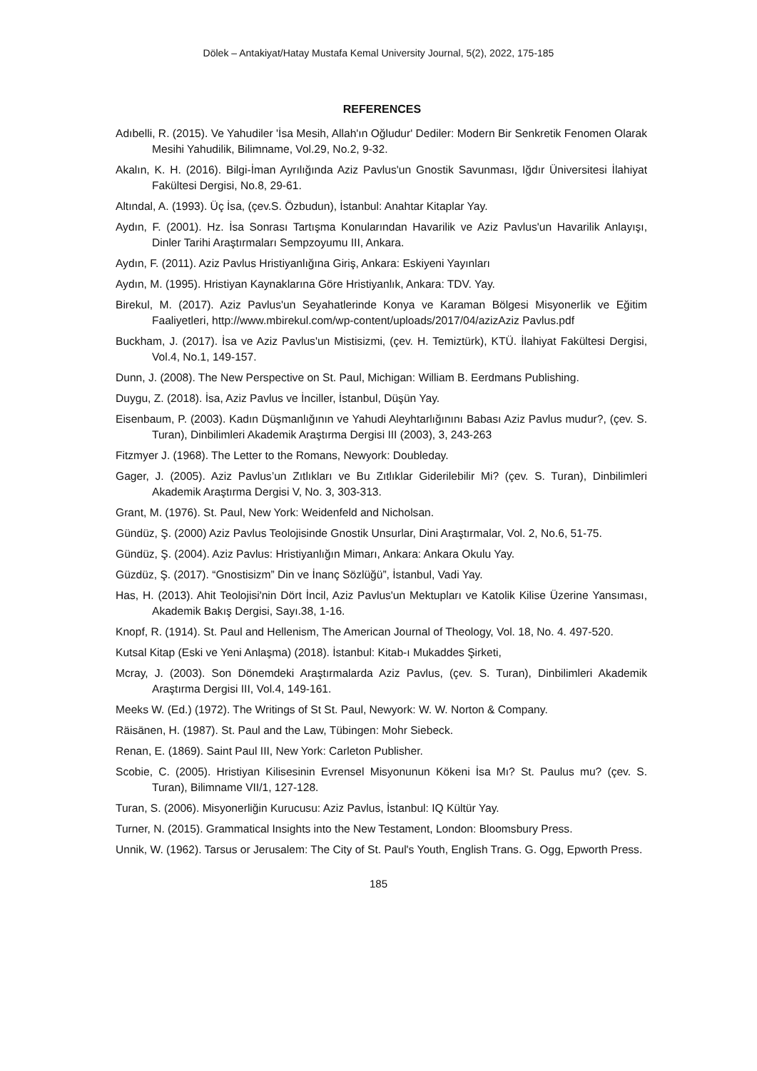Dölek – Antakiyat/Hatay Mustafa Kemal University Journal, 5(2), 2022, 175-185
REFERENCES
Adıbelli, R. (2015). Ve Yahudiler 'İsa Mesih, Allah'ın Oğludur' Dediler: Modern Bir Senkretik Fenomen Olarak Mesihi Yahudilik, Bilimname, Vol.29, No.2, 9-32.
Akalın, K. H. (2016). Bilgi-İman Ayrılığında Aziz Pavlus'un Gnostik Savunması, Iğdır Üniversitesi İlahiyat Fakültesi Dergisi, No.8, 29-61.
Altındal, A. (1993). Üç İsa, (çev.S. Özbudun), İstanbul: Anahtar Kitaplar Yay.
Aydın, F. (2001). Hz. İsa Sonrası Tartışma Konularından Havarilik ve Aziz Pavlus'un Havarilik Anlayışı, Dinler Tarihi Araştırmaları Sempzoyumu III, Ankara.
Aydın, F. (2011). Aziz Pavlus Hristiyanlığına Giriş, Ankara: Eskiyeni Yayınları
Aydın, M. (1995). Hristiyan Kaynaklarına Göre Hristiyanlık, Ankara: TDV. Yay.
Birekul, M. (2017). Aziz Pavlus'un Seyahatlerinde Konya ve Karaman Bölgesi Misyonerlik ve Eğitim Faaliyetleri, http://www.mbirekul.com/wp-content/uploads/2017/04/azizAziz Pavlus.pdf
Buckham, J. (2017). İsa ve Aziz Pavlus'un Mistisizmi, (çev. H. Temiztürk), KTÜ. İlahiyat Fakültesi Dergisi, Vol.4, No.1, 149-157.
Dunn, J. (2008). The New Perspective on St. Paul, Michigan: William B. Eerdmans Publishing.
Duygu, Z. (2018). İsa, Aziz Pavlus ve İnciller, İstanbul, Düşün Yay.
Eisenbaum, P. (2003). Kadın Düşmanlığının ve Yahudi Aleyhtarlığınını Babası Aziz Pavlus mudur?, (çev. S. Turan), Dinbilimleri Akademik Araştırma Dergisi III (2003), 3, 243-263
Fitzmyer J. (1968). The Letter to the Romans, Newyork: Doubleday.
Gager, J. (2005). Aziz Pavlus’un Zıtlıkları ve Bu Zıtlıklar Giderilebilir Mi? (çev. S. Turan), Dinbilimleri Akademik Araştırma Dergisi V, No. 3, 303-313.
Grant, M. (1976). St. Paul, New York: Weidenfeld and Nicholsan.
Gündüz, Ş. (2000) Aziz Pavlus Teolojisinde Gnostik Unsurlar, Dini Araştırmalar, Vol. 2, No.6, 51-75.
Gündüz, Ş. (2004). Aziz Pavlus: Hristiyanlığın Mimarı, Ankara: Ankara Okulu Yay.
Güzdüz, Ş. (2017). “Gnostisizm” Din ve İnanç Sözlüğü”, İstanbul, Vadi Yay.
Has, H. (2013). Ahit Teolojisi'nin Dört İncil, Aziz Pavlus'un Mektupları ve Katolik Kilise Üzerine Yansıması, Akademik Bakış Dergisi, Sayı.38, 1-16.
Knopf, R. (1914). St. Paul and Hellenism, The American Journal of Theology, Vol. 18, No. 4. 497-520.
Kutsal Kitap (Eski ve Yeni Anlaşma) (2018). İstanbul: Kitab-ı Mukaddes Şirketi,
Mcray, J. (2003). Son Dönemdeki Araştırmalarda Aziz Pavlus, (çev. S. Turan), Dinbilimleri Akademik Araştırma Dergisi III, Vol.4, 149-161.
Meeks W. (Ed.) (1972). The Writings of St St. Paul, Newyork: W. W. Norton & Company.
Räisänen, H. (1987). St. Paul and the Law, Tübingen: Mohr Siebeck.
Renan, E. (1869). Saint Paul III, New York: Carleton Publisher.
Scobie, C. (2005). Hristiyan Kilisesinin Evrensel Misyonunun Kökeni İsa Mı? St. Paulus mu? (çev. S. Turan), Bilimname VII/1, 127-128.
Turan, S. (2006). Misyonerliğin Kurucusu: Aziz Pavlus, İstanbul: IQ Kültür Yay.
Turner, N. (2015). Grammatical Insights into the New Testament, London: Bloomsbury Press.
Unnik, W. (1962). Tarsus or Jerusalem: The City of St. Paul's Youth, English Trans. G. Ogg, Epworth Press.
185